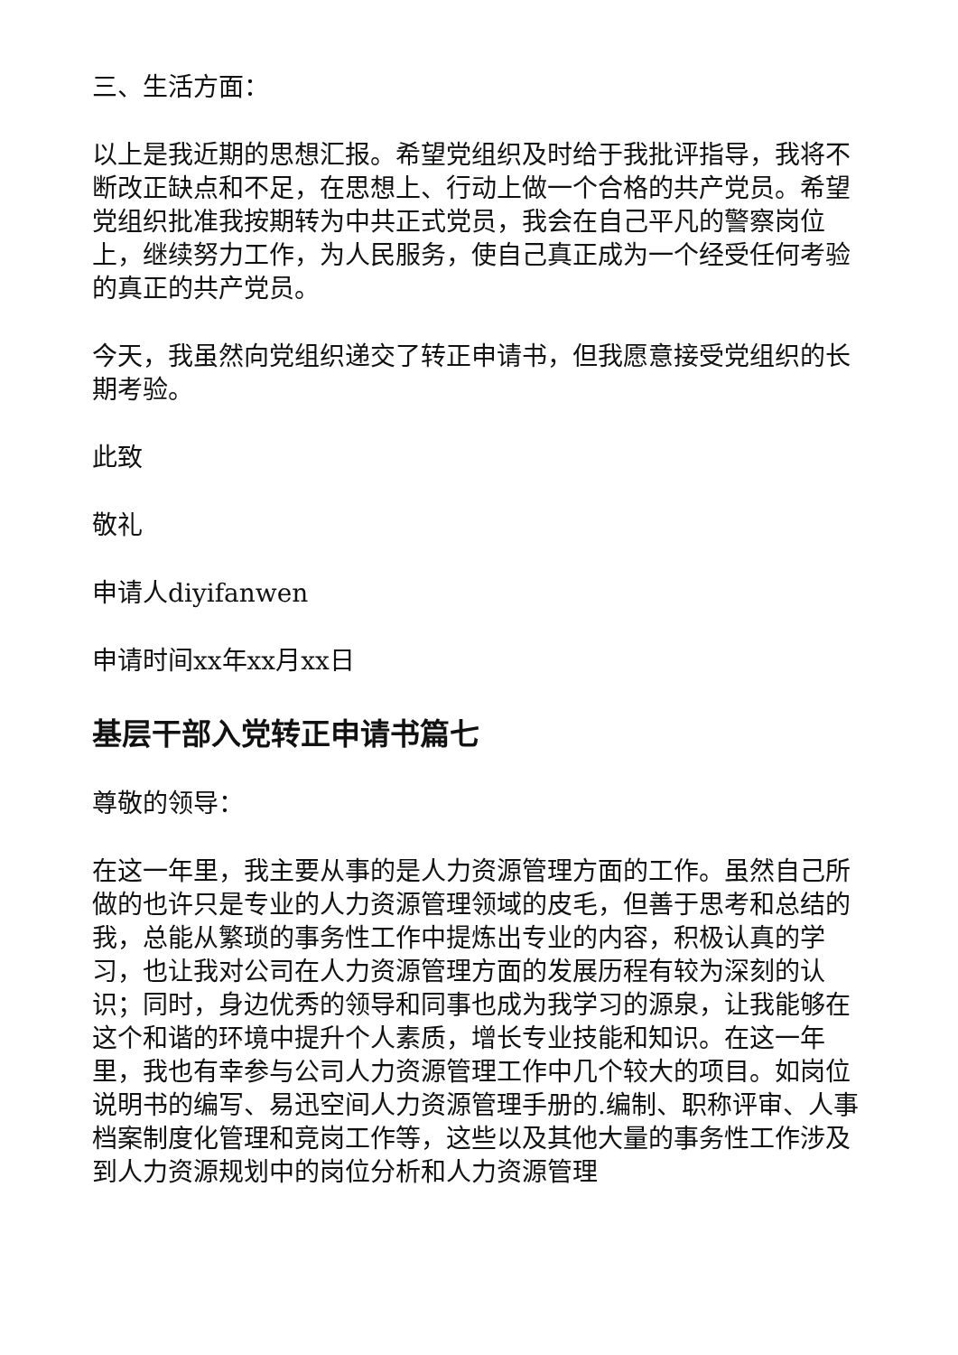三、生活方面：
以上是我近期的思想汇报。希望党组织及时给于我批评指导，我将不断改正缺点和不足，在思想上、行动上做一个合格的共产党员。希望党组织批准我按期转为中共正式党员，我会在自己平凡的警察岗位上，继续努力工作，为人民服务，使自己真正成为一个经受任何考验的真正的共产党员。
今天，我虽然向党组织递交了转正申请书，但我愿意接受党组织的长期考验。
此致
敬礼
申请人diyifanwen
申请时间xx年xx月xx日
基层干部入党转正申请书篇七
尊敬的领导：
在这一年里，我主要从事的是人力资源管理方面的工作。虽然自己所做的也许只是专业的人力资源管理领域的皮毛，但善于思考和总结的我，总能从繁琐的事务性工作中提炼出专业的内容，积极认真的学习，也让我对公司在人力资源管理方面的发展历程有较为深刻的认识；同时，身边优秀的领导和同事也成为我学习的源泉，让我能够在这个和谐的环境中提升个人素质，增长专业技能和知识。在这一年里，我也有幸参与公司人力资源管理工作中几个较大的项目。如岗位说明书的编写、易迅空间人力资源管理手册的.编制、职称评审、人事档案制度化管理和竞岗工作等，这些以及其他大量的事务性工作涉及到人力资源规划中的岗位分析和人力资源管理